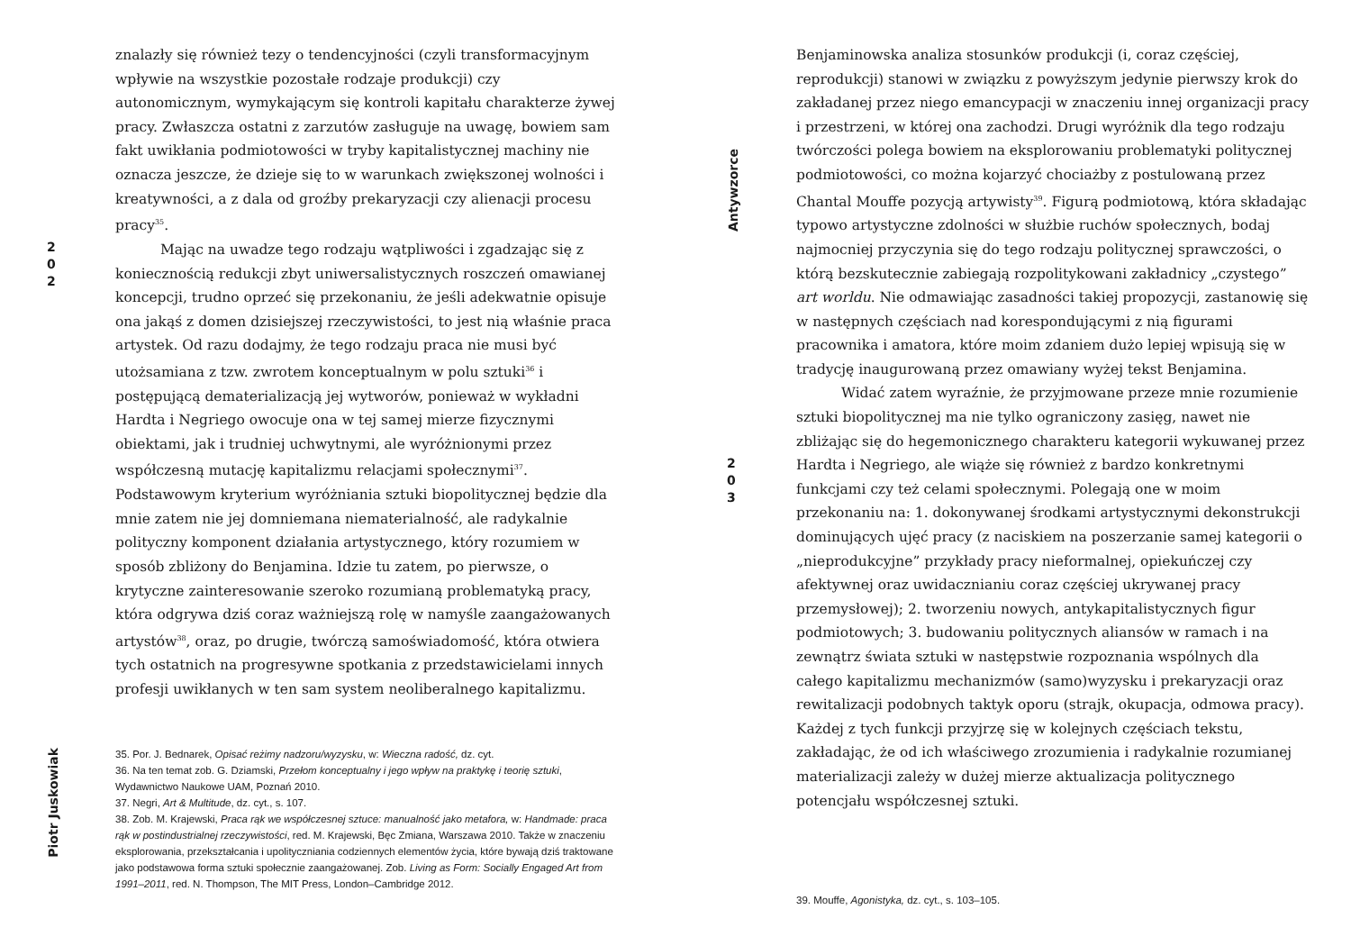2
0
2
Piotr Juskowiak
znalazły się również tezy o tendencyjności (czyli transformacyjnym wpływie na wszystkie pozostałe rodzaje produkcji) czy autonomicznym, wymykającym się kontroli kapitału charakterze żywej pracy. Zwłaszcza ostatni z zarzutów zasługuje na uwagę, bowiem sam fakt uwikłania podmiotowości w tryby kapitalistycznej machiny nie oznacza jeszcze, że dzieje się to w warunkach zwiększonej wolności i kreatywności, a z dala od groźby prekaryzacji czy alienacji procesu pracy<sup>35</sup>.
Mając na uwadze tego rodzaju wątpliwości i zgadzając się z koniecznością redukcji zbyt uniwersalistycznych roszczeń omawianej koncepcji, trudno oprzeć się przekonaniu, że jeśli adekwatnie opisuje ona jakąś z domen dzisiejszej rzeczywistości, to jest nią właśnie praca artystek. Od razu dodajmy, że tego rodzaju praca nie musi być utożsamiana z tzw. zwrotem konceptualnym w polu sztuki<sup>36</sup> i postępującą dematerializacją jej wytworów, ponieważ w wykładni Hardta i Negriego owocuje ona w tej samej mierze fizycznymi obiektami, jak i trudniej uchwytnymi, ale wyróżnionymi przez współczesną mutację kapitalizmu relacjami społecznymi<sup>37</sup>. Podstawowym kryterium wyróżniania sztuki biopolitycznej będzie dla mnie zatem nie jej domniemana niematerialność, ale radykalnie polityczny komponent działania artystycznego, który rozumiem w sposób zbliżony do Benjamina. Idzie tu zatem, po pierwsze, o krytyczne zainteresowanie szeroko rozumianą problematyką pracy, która odgrywa dziś coraz ważniejszą rolę w namyśle zaangażowanych artystów<sup>38</sup>, oraz, po drugie, twórczą samoświadomość, która otwiera tych ostatnich na progresywne spotkania z przedstawicielami innych profesji uwikłanych w ten sam system neoliberalnego kapitalizmu.
35. Por. J. Bednarek, Opisać reżimy nadzoru/wyzysku, w: Wieczna radość, dz. cyt.
36. Na ten temat zob. G. Dziamski, Przełom konceptualny i jego wpływ na praktykę i teorię sztuki, Wydawnictwo Naukowe UAM, Poznań 2010.
37. Negri, Art & Multitude, dz. cyt., s. 107.
38. Zob. M. Krajewski, Praca rąk we współczesnej sztuce: manualność jako metafora, w: Handmade: praca rąk w postindustrialnej rzeczywistości, red. M. Krajewski, Bęc Zmiana, Warszawa 2010. Także w znaczeniu eksplorowania, przekształcania i upolityczniania codziennych elementów życia, które bywają dziś traktowane jako podstawowa forma sztuki społecznie zaangażowanej. Zob. Living as Form: Socially Engaged Art from 1991–2011, red. N. Thompson, The MIT Press, London–Cambridge 2012.
Antywzorce
2
0
3
Benjaminowska analiza stosunków produkcji (i, coraz częściej, reprodukcji) stanowi w związku z powyższym jedynie pierwszy krok do zakładanej przez niego emancypacji w znaczeniu innej organizacji pracy i przestrzeni, w której ona zachodzi. Drugi wyróżnik dla tego rodzaju twórczości polega bowiem na eksplorowaniu problematyki politycznej podmiotowości, co można kojarzyć chociażby z postulowaną przez Chantal Mouffe pozycją artywisty<sup>39</sup>. Figurą podmiotową, która składając typowo artystyczne zdolności w służbie ruchów społecznych, bodaj najmocniej przyczynia się do tego rodzaju politycznej sprawczości, o którą bezskutecznie zabiegają rozpolitykowani zakładnicy „czystego” art worldu. Nie odmawiając zasadności takiej propozycji, zastanowię się w następnych częściach nad korespondującymi z nią figurami pracownika i amatora, które moim zdaniem dużo lepiej wpisują się w tradycję inaugurowaną przez omawiany wyżej tekst Benjamina.
Widać zatem wyraźnie, że przyjmowane przeze mnie rozumienie sztuki biopolitycznej ma nie tylko ograniczony zasięg, nawet nie zbliżając się do hegemonicznego charakteru kategorii wykuwanej przez Hardta i Negriego, ale wiąże się również z bardzo konkretnymi funkcjami czy też celami społecznymi. Polegają one w moim przekonaniu na: 1. dokonywanej środkami artystycznymi dekonstrukcji dominujących ujęć pracy (z naciskiem na poszerzanie samej kategorii o „nieprodukcyjne” przykłady pracy nieformalnej, opiekuńczej czy afektywnej oraz uwidacznianiu coraz częściej ukrywanej pracy przemysłowej); 2. tworzeniu nowych, antykapitalistycznych figur podmiotowych; 3. budowaniu politycznych aliansów w ramach i na zewnątrz świata sztuki w następstwie rozpoznania wspólnych dla całego kapitalizmu mechanizmów (samo)wyzysku i prekaryzacji oraz rewitalizacji podobnych taktyk oporu (strajk, okupacja, odmowa pracy). Każdej z tych funkcji przyjrzę się w kolejnych częściach tekstu, zakładając, że od ich właściwego zrozumienia i radykalnie rozumianej materializacji zależy w dużej mierze aktualizacja politycznego potencjału współczesnej sztuki.
39. Mouffe, Agonistyka, dz. cyt., s. 103–105.